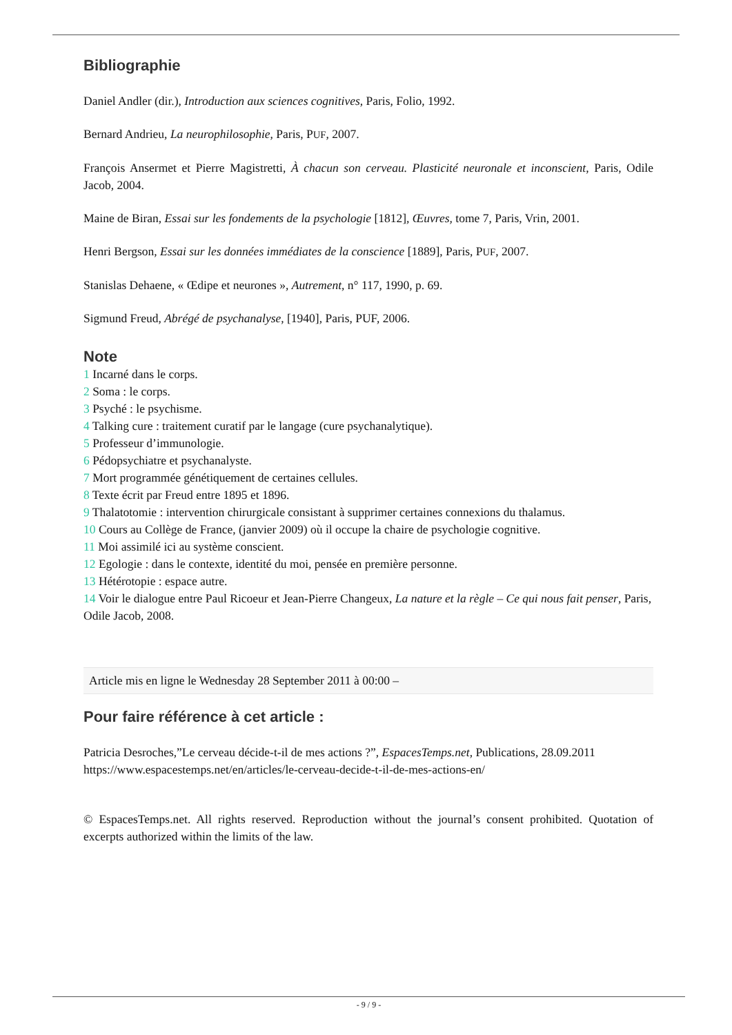Bibliographie
Daniel Andler (dir.), Introduction aux sciences cognitives, Paris, Folio, 1992.
Bernard Andrieu, La neurophilosophie, Paris, PUF, 2007.
François Ansermet et Pierre Magistretti, À chacun son cerveau. Plasticité neuronale et inconscient, Paris, Odile Jacob, 2004.
Maine de Biran, Essai sur les fondements de la psychologie [1812], Œuvres, tome 7, Paris, Vrin, 2001.
Henri Bergson, Essai sur les données immédiates de la conscience [1889], Paris, PUF, 2007.
Stanislas Dehaene, « Œdipe et neurones », Autrement, n° 117, 1990, p. 69.
Sigmund Freud, Abrégé de psychanalyse, [1940], Paris, PUF, 2006.
Note
1 Incarné dans le corps.
2 Soma : le corps.
3 Psyché : le psychisme.
4 Talking cure : traitement curatif par le langage (cure psychanalytique).
5 Professeur d’immunologie.
6 Pédopsychiatre et psychanalyste.
7 Mort programmée génétiquement de certaines cellules.
8 Texte écrit par Freud entre 1895 et 1896.
9 Thalatotomie : intervention chirurgicale consistant à supprimer certaines connexions du thalamus.
10 Cours au Collège de France, (janvier 2009) où il occupe la chaire de psychologie cognitive.
11 Moi assimilé ici au système conscient.
12 Egologie : dans le contexte, identité du moi, pensée en première personne.
13 Hétérotopie : espace autre.
14 Voir le dialogue entre Paul Ricoeur et Jean-Pierre Changeux, La nature et la règle – Ce qui nous fait penser, Paris, Odile Jacob, 2008.
Article mis en ligne le Wednesday 28 September 2011 à 00:00 –
Pour faire référence à cet article :
Patricia Desroches,”Le cerveau décide-t-il de mes actions ?”, EspacesTemps.net, Publications, 28.09.2011
https://www.espacestemps.net/en/articles/le-cerveau-decide-t-il-de-mes-actions-en/
© EspacesTemps.net. All rights reserved. Reproduction without the journal’s consent prohibited. Quotation of excerpts authorized within the limits of the law.
- 9 / 9 -